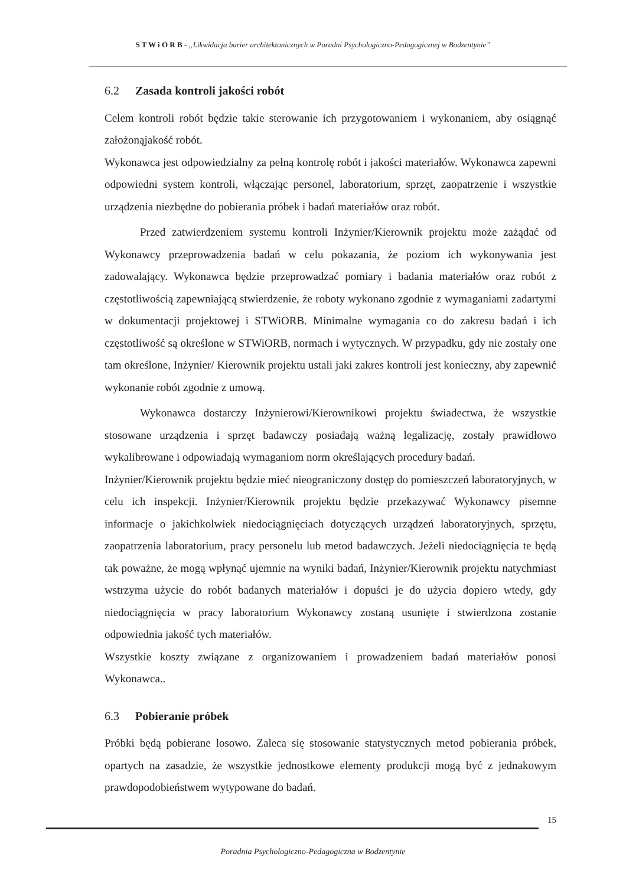S T W i O R B - „Likwidacja barier architektonicznych w Poradni Psychologiczno-Pedagogicznej w Bodzentynie”
6.2 Zasada kontroli jakości robót
Celem kontroli robót będzie takie sterowanie ich przygotowaniem i wykonaniem, aby osiągnąć założonąjakość robót.
Wykonawca jest odpowiedzialny za pełną kontrolę robót i jakości materiałów. Wykonawca zapewni odpowiedni system kontroli, włączając personel, laboratorium, sprzęt, zaopatrzenie i wszystkie urządzenia niezbędne do pobierania próbek i badań materiałów oraz robót.
Przed zatwierdzeniem systemu kontroli Inżynier/Kierownik projektu może zażądać od Wykonawcy przeprowadzenia badań w celu pokazania, że poziom ich wykonywania jest zadowalający. Wykonawca będzie przeprowadzać pomiary i badania materiałów oraz robót z częstotliwością zapewniającą stwierdzenie, że roboty wykonano zgodnie z wymaganiami zadartymi w dokumentacji projektowej i STWiORB. Minimalne wymagania co do zakresu badań i ich częstotliwość są określone w STWiORB, normach i wytycznych. W przypadku, gdy nie zostały one tam określone, Inżynier/ Kierownik projektu ustali jaki zakres kontroli jest konieczny, aby zapewnić wykonanie robót zgodnie z umową.
Wykonawca dostarczy Inżynierowi/Kierownikowi projektu świadectwa, że wszystkie stosowane urządzenia i sprzęt badawczy posiadają ważną legalizację, zostały prawidłowo wykalibrowane i odpowiadają wymaganiom norm określających procedury badań.
Inżynier/Kierownik projektu będzie mieć nieograniczony dostęp do pomieszczeń laboratoryjnych, w celu ich inspekcji. Inżynier/Kierownik projektu będzie przekazywać Wykonawcy pisemne informacje o jakichkolwiek niedociągnięciach dotyczących urządzeń laboratoryjnych, sprzętu, zaopatrzenia laboratorium, pracy personelu lub metod badawczych. Jeżeli niedociągnięcia te będą tak poważne, że mogą wpłynąć ujemnie na wyniki badań, Inżynier/Kierownik projektu natychmiast wstrzyma użycie do robót badanych materiałów i dopuści je do użycia dopiero wtedy, gdy niedociągnięcia w pracy laboratorium Wykonawcy zostaną usunięte i stwierdzona zostanie odpowiednia jakość tych materiałów.
Wszystkie koszty związane z organizowaniem i prowadzeniem badań materiałów ponosi Wykonawca..
6.3 Pobieranie próbek
Próbki będą pobierane losowo. Zaleca się stosowanie statystycznych metod pobierania próbek, opartych na zasadzie, że wszystkie jednostkowe elementy produkcji mogą być z jednakowym prawdopodobieństwem wytypowane do badań.
15
Poradnia Psychologiczno-Pedagogiczna w Bodzentynie